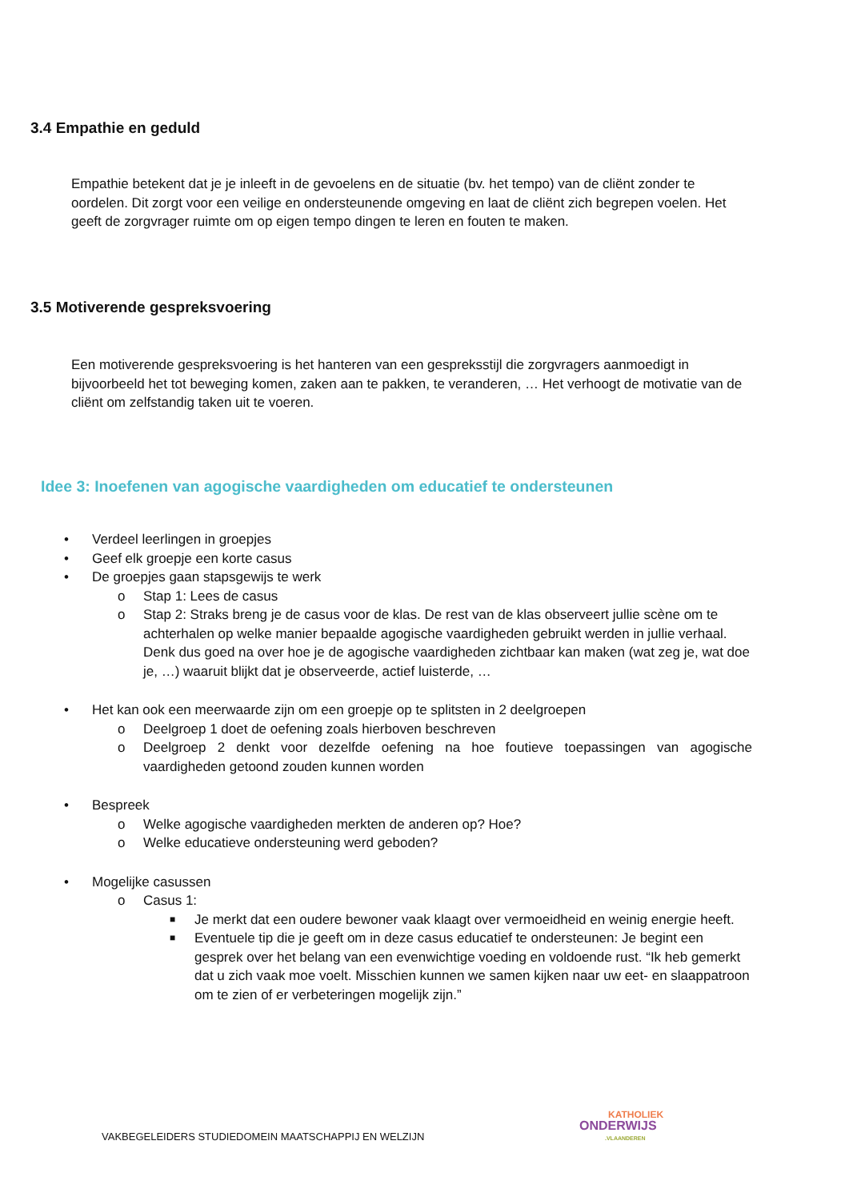3.4 Empathie en geduld
Empathie betekent dat je je inleeft in de gevoelens en de situatie (bv. het tempo) van de cliënt zonder te oordelen. Dit zorgt voor een veilige en ondersteunende omgeving en laat de cliënt zich begrepen voelen. Het geeft de zorgvrager ruimte om op eigen tempo dingen te leren en fouten te maken.
3.5 Motiverende gespreksvoering
Een motiverende gespreksvoering is het hanteren van een gespreksstijl die zorgvragers aanmoedigt in bijvoorbeeld het tot beweging komen, zaken aan te pakken, te veranderen, … Het verhoogt de motivatie van de cliënt om zelfstandig taken uit te voeren.
Idee 3: Inoefenen van agogische vaardigheden om educatief te ondersteunen
• Verdeel leerlingen in groepjes
• Geef elk groepje een korte casus
• De groepjes gaan stapsgewijs te werk
o Stap 1: Lees de casus
o Stap 2: Straks breng je de casus voor de klas. De rest van de klas observeert jullie scène om te achterhalen op welke manier bepaalde agogische vaardigheden gebruikt werden in jullie verhaal. Denk dus goed na over hoe je de agogische vaardigheden zichtbaar kan maken (wat zeg je, wat doe je, …) waaruit blijkt dat je observeerde, actief luisterde, …
• Het kan ook een meerwaarde zijn om een groepje op te splitsten in 2 deelgroepen
o Deelgroep 1 doet de oefening zoals hierboven beschreven
o Deelgroep 2 denkt voor dezelfde oefening na hoe foutieve toepassingen van agogische vaardigheden getoond zouden kunnen worden
• Bespreek
o Welke agogische vaardigheden merkten de anderen op? Hoe?
o Welke educatieve ondersteuning werd geboden?
• Mogelijke casussen
o Casus 1:
■ Je merkt dat een oudere bewoner vaak klaagt over vermoeidheid en weinig energie heeft.
■ Eventuele tip die je geeft om in deze casus educatief te ondersteunen: Je begint een gesprek over het belang van een evenwichtige voeding en voldoende rust. “Ik heb gemerkt dat u zich vaak moe voelt. Misschien kunnen we samen kijken naar uw eet- en slaappatroon om te zien of er verbeteringen mogelijk zijn.”
VAKBEGELEIDERS STUDIEDOMEIN MAATSCHAPPIJ EN WELZIJN
KATHOLIEK
ONDERWIJS
.VLAANDEREN